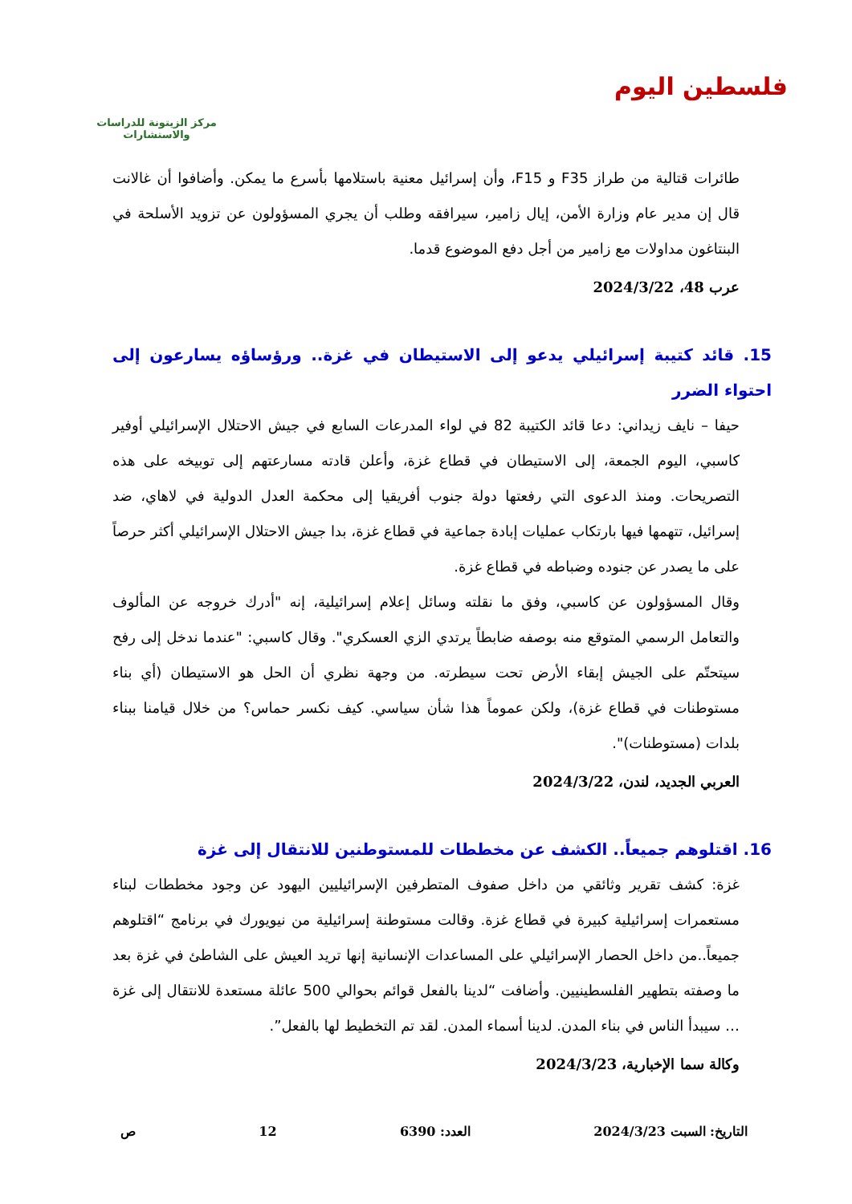فلسطين اليوم
مركز الزيتونة للدراسات والاستشارات
طائرات قتالية من طراز F35 و F15، وأن إسرائيل معنية باستلامها بأسرع ما يمكن. وأضافوا أن غالانت قال إن مدير عام وزارة الأمن، إيال زامير، سيرافقه وطلب أن يجري المسؤولون عن تزويد الأسلحة في البنتاغون مداولات مع زامير من أجل دفع الموضوع قدما.
عرب 48، 2024/3/22
15. قائد كتيبة إسرائيلي يدعو إلى الاستيطان في غزة.. ورؤساؤه يسارعون إلى احتواء الضرر
حيفا – نايف زيداني: دعا قائد الكتيبة 82 في لواء المدرعات السابع في جيش الاحتلال الإسرائيلي أوفير كاسبي، اليوم الجمعة، إلى الاستيطان في قطاع غزة، وأعلن قادته مسارعتهم إلى توبيخه على هذه التصريحات. ومنذ الدعوى التي رفعتها دولة جنوب أفريقيا إلى محكمة العدل الدولية في لاهاي، ضد إسرائيل، تتهمها فيها بارتكاب عمليات إبادة جماعية في قطاع غزة، بدا جيش الاحتلال الإسرائيلي أكثر حرصاً على ما يصدر عن جنوده وضباطه في قطاع غزة.
وقال المسؤولون عن كاسبي، وفق ما نقلته وسائل إعلام إسرائيلية، إنه "أدرك خروجه عن المألوف والتعامل الرسمي المتوقع منه بوصفه ضابطاً يرتدي الزي العسكري". وقال كاسبي: "عندما ندخل إلى رفح سيتحتّم على الجيش إبقاء الأرض تحت سيطرته. من وجهة نظري أن الحل هو الاستيطان (أي بناء مستوطنات في قطاع غزة)، ولكن عموماً هذا شأن سياسي. كيف نكسر حماس؟ من خلال قيامنا ببناء بلدات (مستوطنات)".
العربي الجديد، لندن، 2024/3/22
16. اقتلوهم جميعاً.. الكشف عن مخططات للمستوطنين للانتقال إلى غزة
غزة: كشف تقرير وثائقي من داخل صفوف المتطرفين الإسرائيليين اليهود عن وجود مخططات لبناء مستعمرات إسرائيلية كبيرة في قطاع غزة. وقالت مستوطنة إسرائيلية من نيويورك في برنامج “اقتلوهم جميعاً..من داخل الحصار الإسرائيلي على المساعدات الإنسانية إنها تريد العيش على الشاطئ في غزة بعد ما وصفته بتطهير الفلسطينيين. وأضافت “لدينا بالفعل قوائم بحوالي 500 عائلة مستعدة للانتقال إلى غزة … سيبدأ الناس في بناء المدن. لدينا أسماء المدن. لقد تم التخطيط لها بالفعل”.
وكالة سما الإخبارية، 2024/3/23
التاريخ: السبت 2024/3/23 العدد: 6390 12 ص